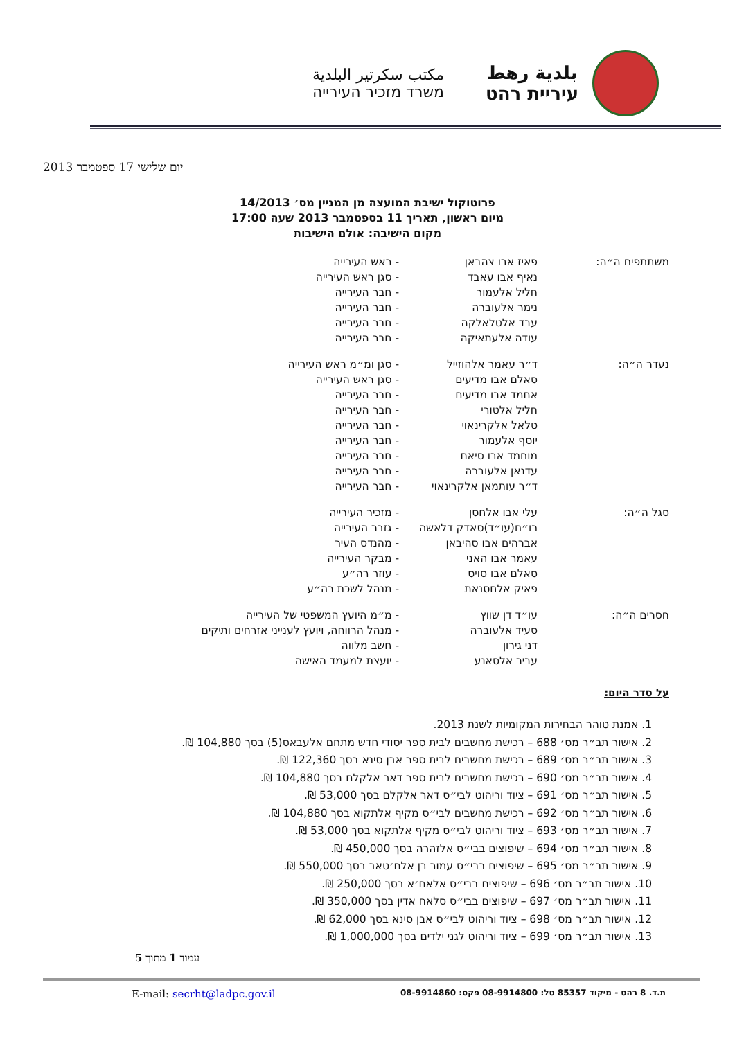بلدية رهط
עיריית רהט
مكتب سكرتير البلدية
משרד מזכיר העירייה
יום שלישי 17 ספטמבר 2013
פרוטוקול ישיבת המועצה מן המניין מס׳ 14/2013
מיום ראשון, תאריך 11 בספטמבר 2013 שעה 17:00
מקום הישיבה: אולם הישיבות
| משתתפים ה״ה: | פאיז אבו צהבאן | - ראש העירייה |
| | נאיף אבו עאבד | - סגן ראש העירייה |
| | חליל אלעמור | - חבר העירייה |
| | נימר אלעוברה | - חבר העירייה |
| | עבד אלטלאלקה | - חבר העירייה |
| | עודה אלעתאיקה | - חבר העירייה |
| נעדר ה״ה: | ד״ר עאמר אלהוזייל | - סגן ומ״מ ראש העירייה |
| | סאלם אבו מדיעים | - סגן ראש העירייה |
| | אחמד אבו מדיעים | - חבר העירייה |
| | חליל אלטורי | - חבר העירייה |
| | טלאל אלקרינאוי | - חבר העירייה |
| | יוסף אלעמור | - חבר העירייה |
| | מוחמד אבו סיאם | - חבר העירייה |
| | עדנאן אלעוברה | - חבר העירייה |
| | ד״ר עותמאן אלקרינאוי | - חבר העירייה |
| סגל ה״ה: | עלי אבו אלחסן | - מזכיר העירייה |
| | רו״ח(עו״ד)סאדק דלאשה | - גזבר העירייה |
| | אברהים אבו סהיבאן | - מהנדס העיר |
| | עאמר אבו האני | - מבקר העירייה |
| | סאלם אבו סויס | - עוזר רה״ע |
| | פאיק אלחסנאת | - מנהל לשכת רה״ע |
| חסרים ה״ה: | עו״ד דן שווץ | - מ״מ היועץ המשפטי של העירייה |
| | סעיד אלעוברה | - מנהל הרווחה, ויועץ לענייני אזרחים ותיקים |
| | דני גירון | - חשב מלווה |
| | עביר אלסאנע | - יועצת למעמד האישה |
על סדר היום:
1. אמנת טוהר הבחירות המקומיות לשנת 2013.
2. אישור תב״ר מס׳ 688 – רכישת מחשבים לבית ספר יסודי חדש מתחם אלעבאס(5) בסך 104,880 ₪.
3. אישור תב״ר מס׳ 689 – רכישת מחשבים לבית ספר אבן סינא בסך 122,360 ₪.
4. אישור תב״ר מס׳ 690 – רכישת מחשבים לבית ספר דאר אלקלם בסך 104,880 ₪.
5. אישור תב״ר מס׳ 691 – ציוד וריהוט לבי״ס דאר אלקלם בסך 53,000 ₪.
6. אישור תב״ר מס׳ 692 – רכישת מחשבים לבי״ס מקיף אלתקוא בסך 104,880 ₪.
7. אישור תב״ר מס׳ 693 – ציוד וריהוט לבי״ס מקיף אלתקוא בסך 53,000 ₪.
8. אישור תב״ר מס׳ 694 – שיפוצים בבי״ס אלזהרה בסך 450,000 ₪.
9. אישור תב״ר מס׳ 695 – שיפוצים בבי״ס עמור בן אלח׳טאב בסך 550,000 ₪.
10. אישור תב״ר מס׳ 696 – שיפוצים בבי״ס אלאח׳א בסך 250,000 ₪.
11. אישור תב״ר מס׳ 697 – שיפוצים בבי״ס סלאח אדין בסך 350,000 ₪.
12. אישור תב״ר מס׳ 698 – ציוד וריהוט לבי״ס אבן סינא בסך 62,000 ₪.
13. אישור תב״ר מס׳ 699 – ציוד וריהוט לגני ילדים בסך 1,000,000 ₪.
עמוד 1 מתוך 5
ת.ד. 8 רהט - מיקוד 85357 טל: 08-9914800 פקס: 08-9914860 E-mail: secrht@ladpc.gov.il